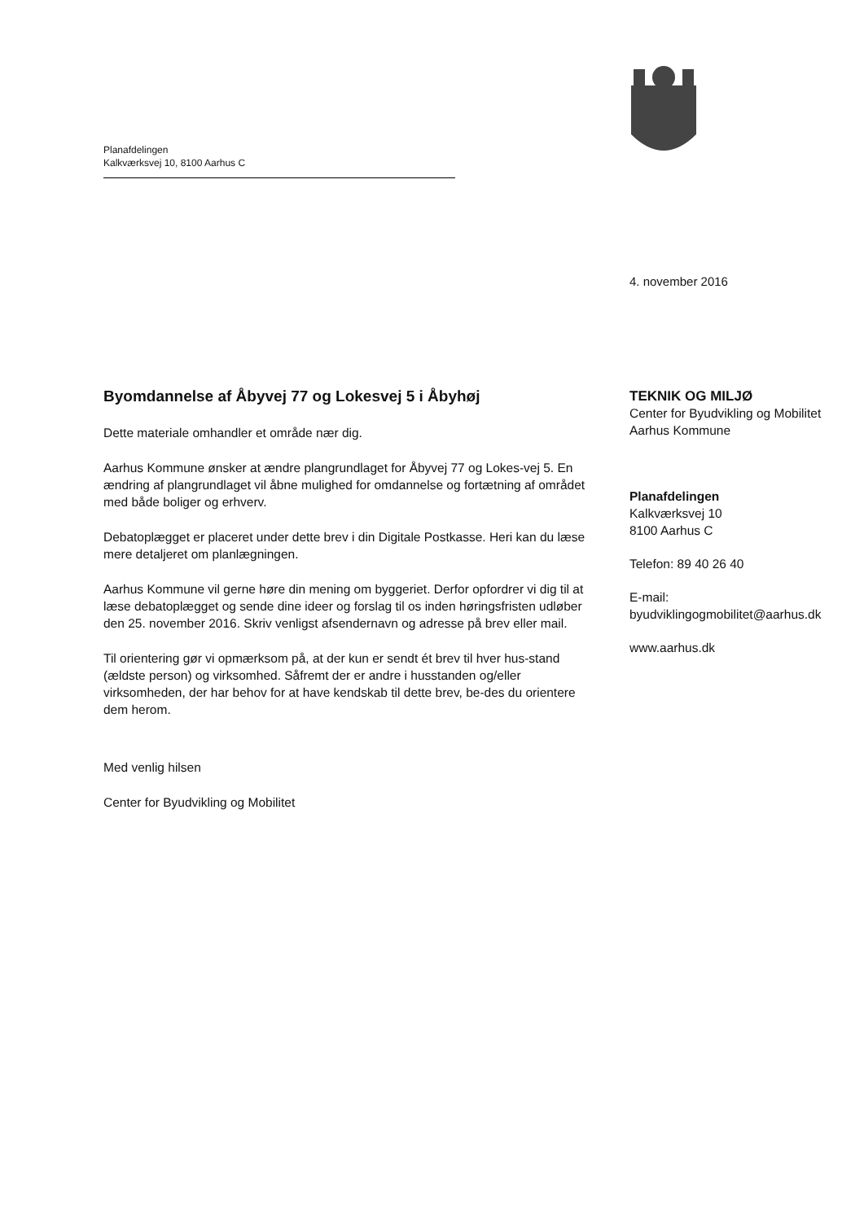Planafdelingen
Kalkværksvej 10, 8100 Aarhus C
4. november 2016
Byomdannelse af Åbyvej 77 og Lokesvej 5 i Åbyhøj
Dette materiale omhandler et område nær dig.
Aarhus Kommune ønsker at ændre plangrundlaget for Åbyvej 77 og Lokes-vej 5. En ændring af plangrundlaget vil åbne mulighed for omdannelse og fortætning af området med både boliger og erhverv.
Debatoplægget er placeret under dette brev i din Digitale Postkasse. Heri kan du læse mere detaljeret om planlægningen.
Aarhus Kommune vil gerne høre din mening om byggeriet. Derfor opfordrer vi dig til at læse debatoplægget og sende dine ideer og forslag til os inden høringsfristen udløber den 25. november 2016. Skriv venligst afsendernavn og adresse på brev eller mail.
Til orientering gør vi opmærksom på, at der kun er sendt ét brev til hver hus-stand (ældste person) og virksomhed. Såfremt der er andre i husstanden og/eller virksomheden, der har behov for at have kendskab til dette brev, be-des du orientere dem herom.
Med venlig hilsen
Center for Byudvikling og Mobilitet
TEKNIK OG MILJØ
Center for Byudvikling og Mobilitet
Aarhus Kommune
Planafdelingen
Kalkværksvej 10
8100 Aarhus C
Telefon: 89 40 26 40
E-mail:
byudviklingogmobilitet@aarhus.dk
www.aarhus.dk